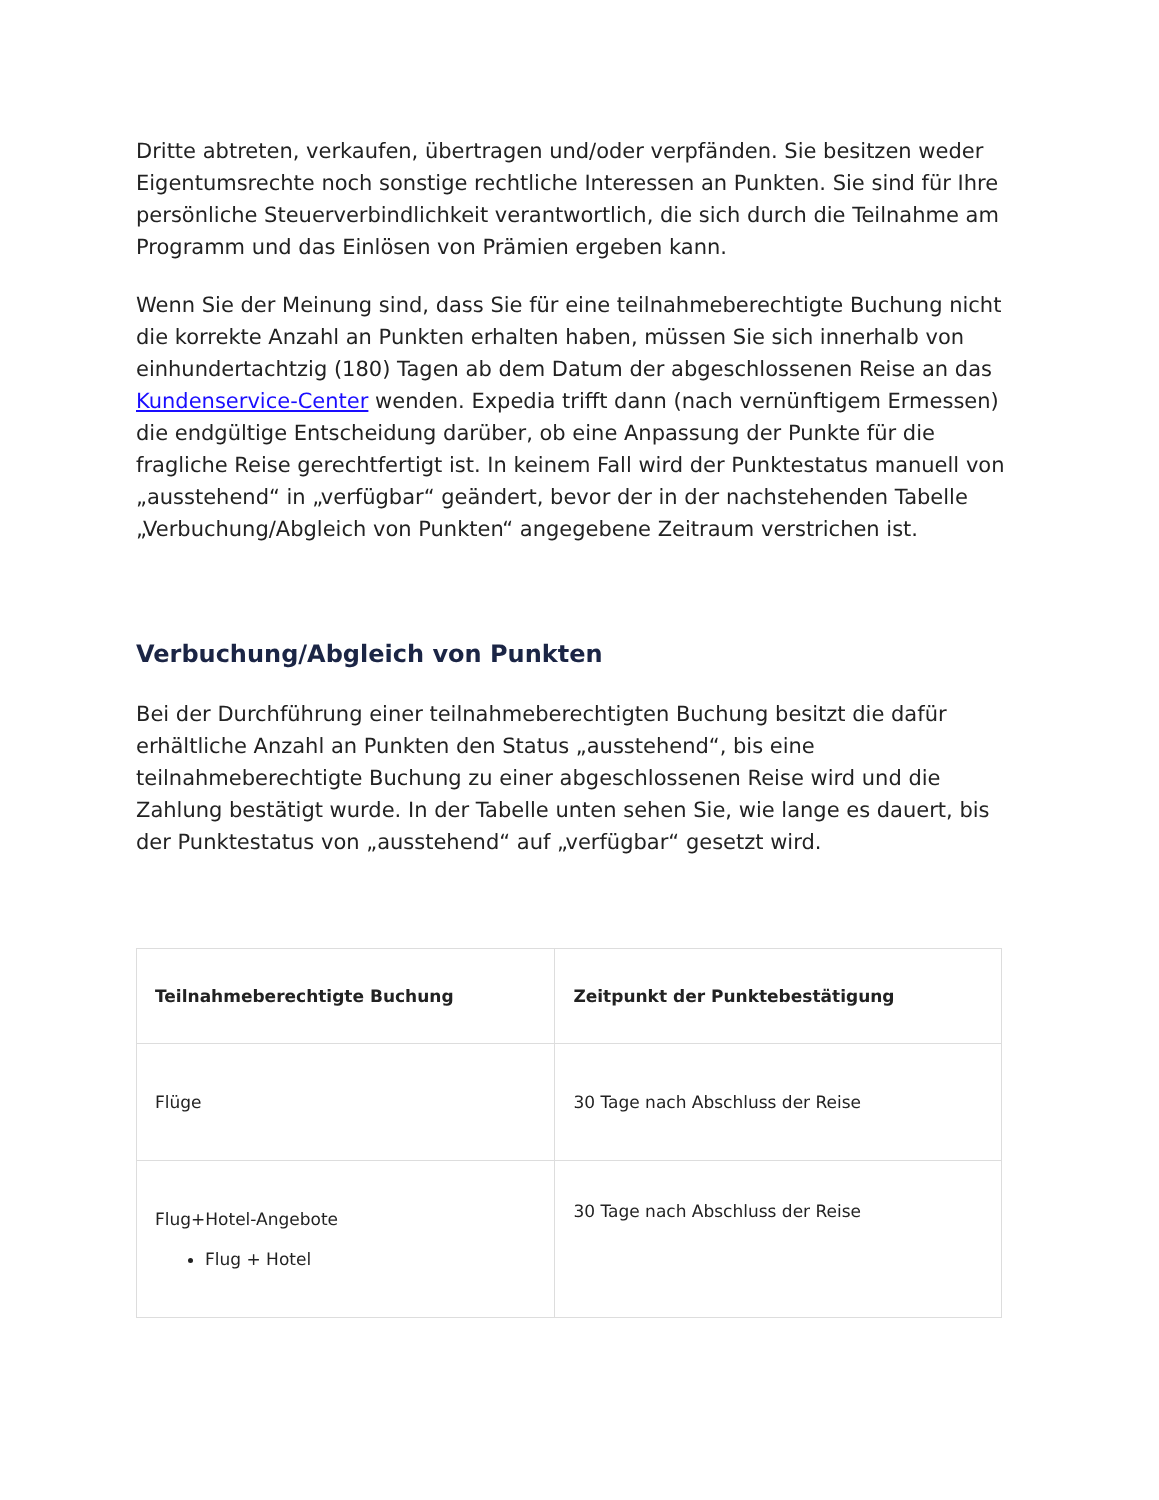Dritte abtreten, verkaufen, übertragen und/oder verpfänden. Sie besitzen weder Eigentumsrechte noch sonstige rechtliche Interessen an Punkten. Sie sind für Ihre persönliche Steuerverbindlichkeit verantwortlich, die sich durch die Teilnahme am Programm und das Einlösen von Prämien ergeben kann.
Wenn Sie der Meinung sind, dass Sie für eine teilnahmeberechtigte Buchung nicht die korrekte Anzahl an Punkten erhalten haben, müssen Sie sich innerhalb von einhundertachtzig (180) Tagen ab dem Datum der abgeschlossenen Reise an das Kundenservice-Center wenden. Expedia trifft dann (nach vernünftigem Ermessen) die endgültige Entscheidung darüber, ob eine Anpassung der Punkte für die fragliche Reise gerechtfertigt ist. In keinem Fall wird der Punktestatus manuell von „ausstehend“ in „verfügbar“ geändert, bevor der in der nachstehenden Tabelle „Verbuchung/Abgleich von Punkten“ angegebene Zeitraum verstrichen ist.
Verbuchung/Abgleich von Punkten
Bei der Durchführung einer teilnahmeberechtigten Buchung besitzt die dafür erhältliche Anzahl an Punkten den Status „ausstehend“, bis eine teilnahmeberechtigte Buchung zu einer abgeschlossenen Reise wird und die Zahlung bestätigt wurde. In der Tabelle unten sehen Sie, wie lange es dauert, bis der Punktestatus von „ausstehend“ auf „verfügbar“ gesetzt wird.
| Teilnahmeberechtigte Buchung | Zeitpunkt der Punktebestätigung |
| --- | --- |
| Flüge | 30 Tage nach Abschluss der Reise |
| Flug+Hotel-Angebote Flug + Hotel | 30 Tage nach Abschluss der Reise |